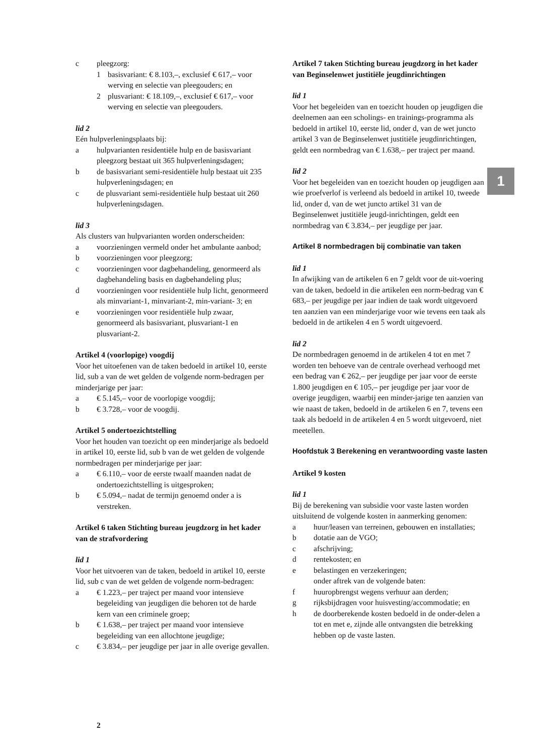c pleegzorg:
1 basisvariant: € 8.103,–, exclusief € 617,– voor werving en selectie van pleegouders; en
2 plusvariant: € 18.109,–, exclusief € 617,– voor werving en selectie van pleegouders.
lid 2
Eén hulpverleningsplaats bij:
a hulpvarianten residentiële hulp en de basisvariant pleegzorg bestaat uit 365 hulpverleningsdagen;
b de basisvariant semi-residentiële hulp bestaat uit 235 hulpverleningsdagen; en
c de plusvariant semi-residentiële hulp bestaat uit 260 hulpverleningsdagen.
lid 3
Als clusters van hulpvarianten worden onderscheiden:
a voorzieningen vermeld onder het ambulante aanbod;
b voorzieningen voor pleegzorg;
c voorzieningen voor dagbehandeling, genormeerd als dagbehandeling basis en dagbehandeling plus;
d voorzieningen voor residentiële hulp licht, genormeerd als minvariant-1, minvariant-2, min-variant- 3; en
e voorzieningen voor residentiële hulp zwaar, genormeerd als basisvariant, plusvariant-1 en plusvariant-2.
Artikel 4 (voorlopige) voogdij
Voor het uitoefenen van de taken bedoeld in artikel 10, eerste lid, sub a van de wet gelden de volgende norm-bedragen per minderjarige per jaar:
a € 5.145,– voor de voorlopige voogdij;
b € 3.728,– voor de voogdij.
Artikel 5 ondertoezichtstelling
Voor het houden van toezicht op een minderjarige als bedoeld in artikel 10, eerste lid, sub b van de wet gelden de volgende normbedragen per minderjarige per jaar:
a € 6.110,– voor de eerste twaalf maanden nadat de ondertoezichtstelling is uitgesproken;
b € 5.094,– nadat de termijn genoemd onder a is verstreken.
Artikel 6 taken Stichting bureau jeugdzorg in het kader van de strafvordering
lid 1
Voor het uitvoeren van de taken, bedoeld in artikel 10, eerste lid, sub c van de wet gelden de volgende norm-bedragen:
a € 1.223,– per traject per maand voor intensieve begeleiding van jeugdigen die behoren tot de harde kern van een criminele groep;
b € 1.638,– per traject per maand voor intensieve begeleiding van een allochtone jeugdige;
c € 3.834,– per jeugdige per jaar in alle overige gevallen.
Artikel 7 taken Stichting bureau jeugdzorg in het kader van Beginselenwet justitiële jeugdinrichtingen
lid 1
Voor het begeleiden van en toezicht houden op jeugdigen die deelnemen aan een scholings- en trainings-programma als bedoeld in artikel 10, eerste lid, onder d, van de wet juncto artikel 3 van de Beginselenwet justitiële jeugdinrichtingen, geldt een normbedrag van € 1.638,– per traject per maand.
lid 2
Voor het begeleiden van en toezicht houden op jeugdigen aan wie proefverlof is verleend als bedoeld in artikel 10, tweede lid, onder d, van de wet juncto artikel 31 van de Beginselenwet justitiële jeugd-inrichtingen, geldt een normbedrag van € 3.834,– per jeugdige per jaar.
Artikel 8 normbedragen bij combinatie van taken
lid 1
In afwijking van de artikelen 6 en 7 geldt voor de uit-voering van de taken, bedoeld in die artikelen een norm-bedrag van € 683,– per jeugdige per jaar indien de taak wordt uitgevoerd ten aanzien van een minderjarige voor wie tevens een taak als bedoeld in de artikelen 4 en 5 wordt uitgevoerd.
lid 2
De normbedragen genoemd in de artikelen 4 tot en met 7 worden ten behoeve van de centrale overhead verhoogd met een bedrag van € 262,– per jeugdige per jaar voor de eerste 1.800 jeugdigen en € 105,– per jeugdige per jaar voor de overige jeugdigen, waarbij een minder-jarige ten aanzien van wie naast de taken, bedoeld in de artikelen 6 en 7, tevens een taak als bedoeld in de artikelen 4 en 5 wordt uitgevoerd, niet meetellen.
Hoofdstuk 3 Berekening en verantwoording vaste lasten
Artikel 9 kosten
lid 1
Bij de berekening van subsidie voor vaste lasten worden uitsluitend de volgende kosten in aanmerking genomen:
a huur/leasen van terreinen, gebouwen en installaties;
b dotatie aan de VGO;
c afschrijving;
d rentekosten; en
e belastingen en verzekeringen;
onder aftrek van de volgende baten:
f huuropbrengst wegens verhuur aan derden;
g rijksbijdragen voor huisvesting/accommodatie; en
h de doorberekende kosten bedoeld in de onder-delen a tot en met e, zijnde alle ontvangsten die betrekking hebben op de vaste lasten.
1
2